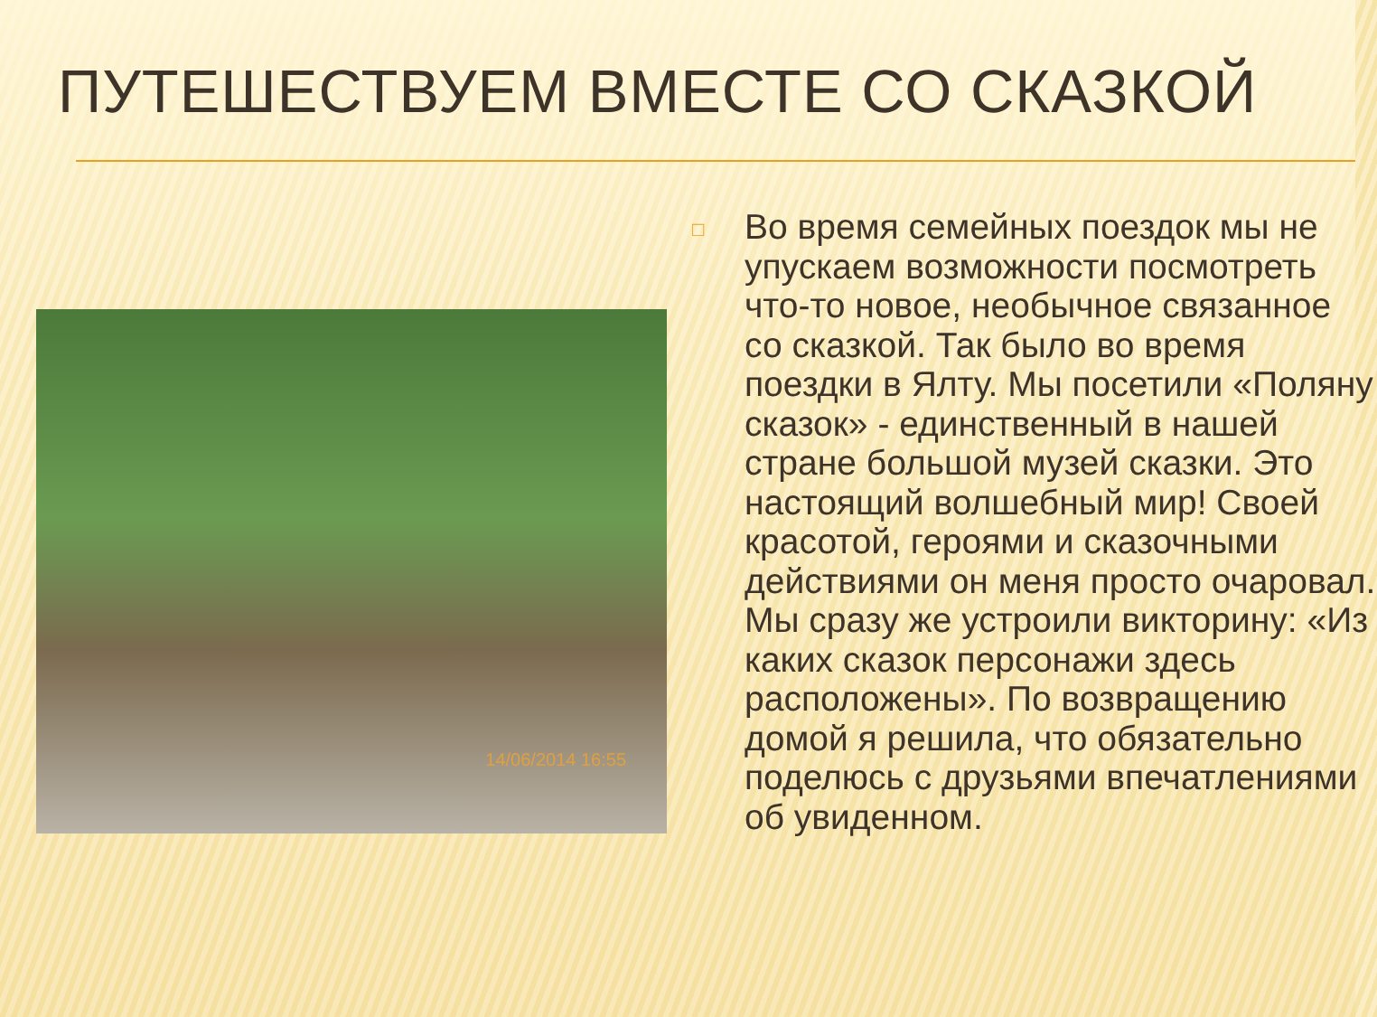ПУТЕШЕСТВУЕМ ВМЕСТЕ СО СКАЗКОЙ
14/06/2014 16:55
□
Во время семейных поездок мы не упускаем возможности посмотреть что-то новое, необычное связанное со сказкой. Так было во время поездки в Ялту. Мы посетили «Поляну сказок» - единственный в нашей стране большой музей сказки. Это настоящий волшебный мир! Своей красотой, героями и сказочными действиями он меня просто очаровал. Мы сразу же устроили викторину: «Из каких сказок персонажи здесь расположены». По возвращению домой я решила, что обязательно поделюсь с друзьями впечатлениями об увиденном.